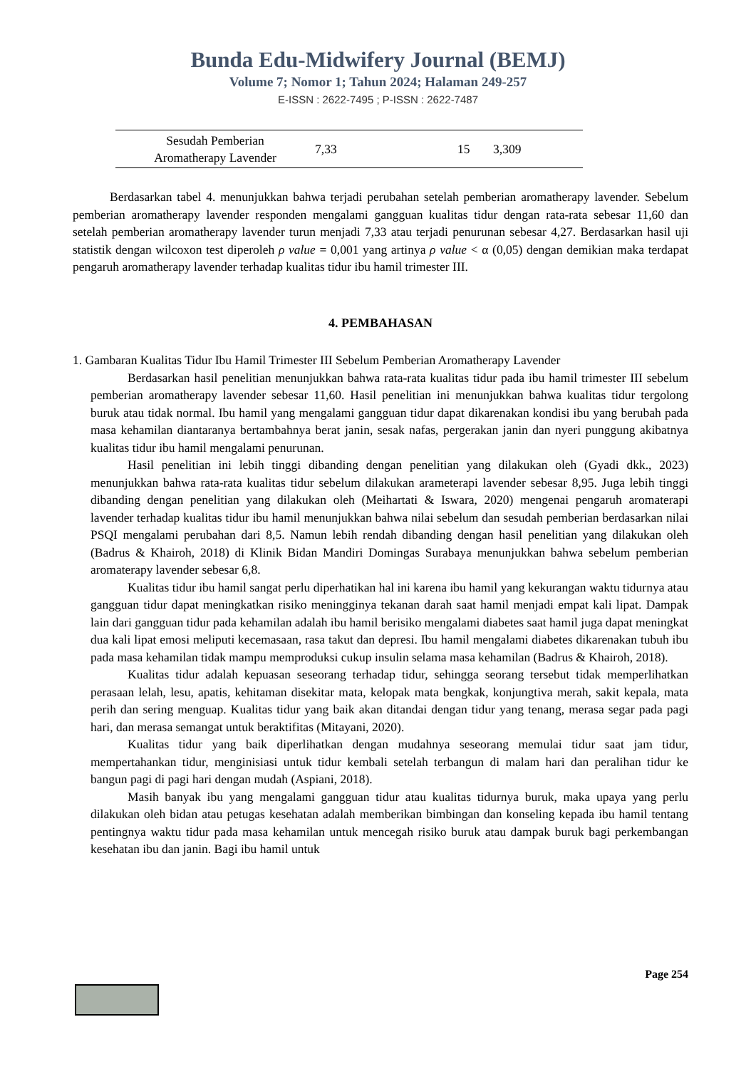Bunda Edu-Midwifery Journal (BEMJ)
Volume 7; Nomor 1; Tahun 2024; Halaman 249-257
E-ISSN : 2622-7495 ; P-ISSN : 2622-7487
| Sesudah Pemberian Aromatherapy Lavender | 7,33 | 15 | 3,309 |
Berdasarkan tabel 4. menunjukkan bahwa terjadi perubahan setelah pemberian aromatherapy lavender. Sebelum pemberian aromatherapy lavender responden mengalami gangguan kualitas tidur dengan rata-rata sebesar 11,60 dan setelah pemberian aromatherapy lavender turun menjadi 7,33 atau terjadi penurunan sebesar 4,27. Berdasarkan hasil uji statistik dengan wilcoxon test diperoleh ρ value = 0,001 yang artinya ρ value < α (0,05) dengan demikian maka terdapat pengaruh aromatherapy lavender terhadap kualitas tidur ibu hamil trimester III.
4. PEMBAHASAN
1. Gambaran Kualitas Tidur Ibu Hamil Trimester III Sebelum Pemberian Aromatherapy Lavender
Berdasarkan hasil penelitian menunjukkan bahwa rata-rata kualitas tidur pada ibu hamil trimester III sebelum pemberian aromatherapy lavender sebesar 11,60. Hasil penelitian ini menunjukkan bahwa kualitas tidur tergolong buruk atau tidak normal. Ibu hamil yang mengalami gangguan tidur dapat dikarenakan kondisi ibu yang berubah pada masa kehamilan diantaranya bertambahnya berat janin, sesak nafas, pergerakan janin dan nyeri punggung akibatnya kualitas tidur ibu hamil mengalami penurunan.
Hasil penelitian ini lebih tinggi dibanding dengan penelitian yang dilakukan oleh (Gyadi dkk., 2023) menunjukkan bahwa rata-rata kualitas tidur sebelum dilakukan arameterapi lavender sebesar 8,95. Juga lebih tinggi dibanding dengan penelitian yang dilakukan oleh (Meihartati & Iswara, 2020) mengenai pengaruh aromaterapi lavender terhadap kualitas tidur ibu hamil menunjukkan bahwa nilai sebelum dan sesudah pemberian berdasarkan nilai PSQI mengalami perubahan dari 8,5. Namun lebih rendah dibanding dengan hasil penelitian yang dilakukan oleh (Badrus & Khairoh, 2018) di Klinik Bidan Mandiri Domingas Surabaya menunjukkan bahwa sebelum pemberian aromaterapy lavender sebesar 6,8.
Kualitas tidur ibu hamil sangat perlu diperhatikan hal ini karena ibu hamil yang kekurangan waktu tidurnya atau gangguan tidur dapat meningkatkan risiko meningginya tekanan darah saat hamil menjadi empat kali lipat. Dampak lain dari gangguan tidur pada kehamilan adalah ibu hamil berisiko mengalami diabetes saat hamil juga dapat meningkat dua kali lipat emosi meliputi kecemasaan, rasa takut dan depresi. Ibu hamil mengalami diabetes dikarenakan tubuh ibu pada masa kehamilan tidak mampu memproduksi cukup insulin selama masa kehamilan (Badrus & Khairoh, 2018).
Kualitas tidur adalah kepuasan seseorang terhadap tidur, sehingga seorang tersebut tidak memperlihatkan perasaan lelah, lesu, apatis, kehitaman disekitar mata, kelopak mata bengkak, konjungtiva merah, sakit kepala, mata perih dan sering menguap. Kualitas tidur yang baik akan ditandai dengan tidur yang tenang, merasa segar pada pagi hari, dan merasa semangat untuk beraktifitas (Mitayani, 2020).
Kualitas tidur yang baik diperlihatkan dengan mudahnya seseorang memulai tidur saat jam tidur, mempertahankan tidur, menginisiasi untuk tidur kembali setelah terbangun di malam hari dan peralihan tidur ke bangun pagi di pagi hari dengan mudah (Aspiani, 2018).
Masih banyak ibu yang mengalami gangguan tidur atau kualitas tidurnya buruk, maka upaya yang perlu dilakukan oleh bidan atau petugas kesehatan adalah memberikan bimbingan dan konseling kepada ibu hamil tentang pentingnya waktu tidur pada masa kehamilan untuk mencegah risiko buruk atau dampak buruk bagi perkembangan kesehatan ibu dan janin. Bagi ibu hamil untuk
Page 254